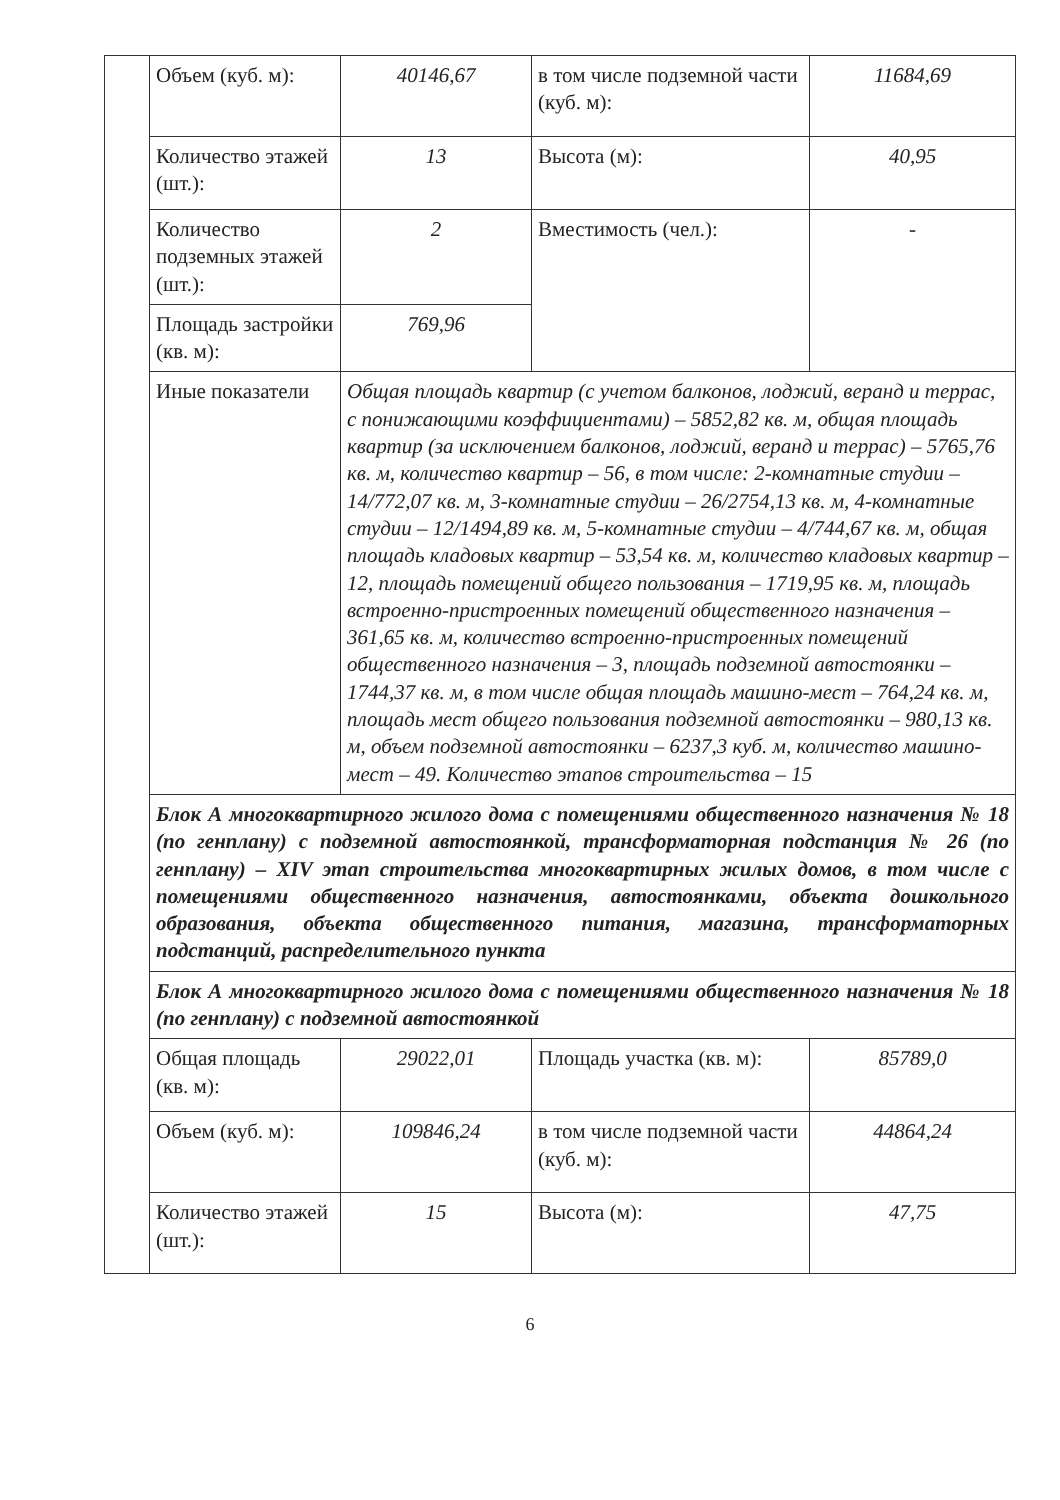| | Объем (куб. м): | 40146,67 | в том числе подземной части (куб. м): | 11684,69 |
| | Количество этажей (шт.): | 13 | Высота (м): | 40,95 |
| | Количество подземных этажей (шт.): | 2 | Вместимость (чел.): | - |
| | Площадь застройки (кв. м): | 769,96 | | |
| | Иные показатели | Общая площадь квартир (с учетом балконов, лоджий, веранд и террас, с понижающими коэффициентами) – 5852,82 кв. м, общая площадь квартир (за исключением балконов, лоджий, веранд и террас) – 5765,76 кв. м, количество квартир – 56, в том числе: 2-комнатные студии – 14/772,07 кв. м, 3-комнатные студии – 26/2754,13 кв. м, 4-комнатные студии – 12/1494,89 кв. м, 5-комнатные студии – 4/744,67 кв. м, общая площадь кладовых квартир – 53,54 кв. м, количество кладовых квартир – 12, площадь помещений общего пользования – 1719,95 кв. м, площадь встроенно-пристроенных помещений общественного назначения – 361,65 кв. м, количество встроенно-пристроенных помещений общественного назначения – 3, площадь подземной автостоянки – 1744,37 кв. м, в том числе общая площадь машино-мест – 764,24 кв. м, площадь мест общего пользования подземной автостоянки – 980,13 кв. м, объем подземной автостоянки – 6237,3 куб. м, количество машино-мест – 49. Количество этапов строительства – 15 | | |
| | Блок А многоквартирного жилого дома с помещениями общественного назначения № 18 (по генплану) с подземной автостоянкой, трансформаторная подстанция № 26 (по генплану) – XIV этап строительства многоквартирных жилых домов, в том числе с помещениями общественного назначения, автостоянками, объекта дошкольного образования, объекта общественного питания, магазина, трансформаторных подстанций, распределительного пункта | | | |
| | Блок А многоквартирного жилого дома с помещениями общественного назначения № 18 (по генплану) с подземной автостоянкой | | | |
| | Общая площадь (кв. м): | 29022,01 | Площадь участка (кв. м): | 85789,0 |
| | Объем (куб. м): | 109846,24 | в том числе подземной части (куб. м): | 44864,24 |
| | Количество этажей (шт.): | 15 | Высота (м): | 47,75 |
6